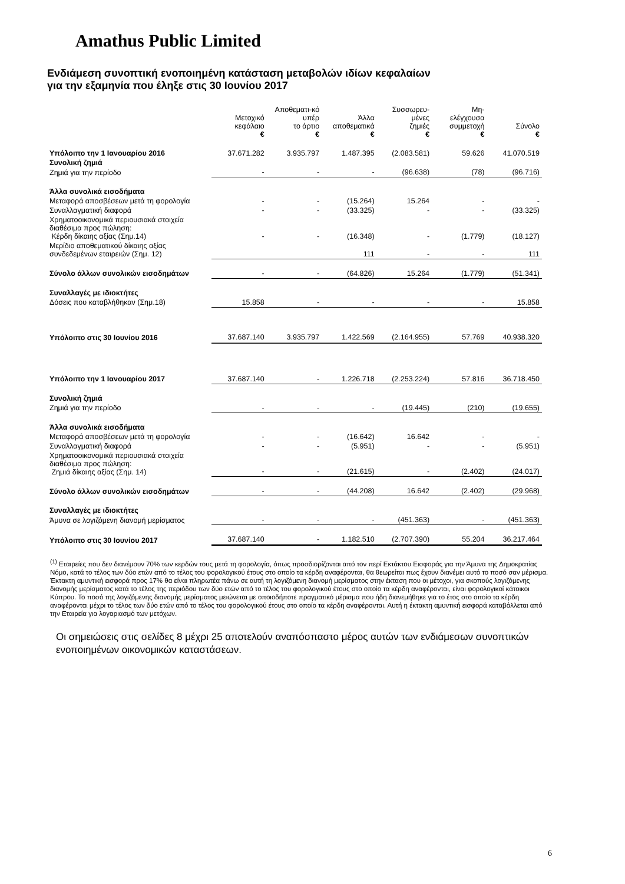Amathus Public Limited
Ενδιάμεση συνοπτική ενοποιημένη κατάσταση μεταβολών ιδίων κεφαλαίων
για την εξαμηνία που έληξε στις 30 Ιουνίου 2017
| | Μετοχικό κεφάλαιο € | Αποθεματι-κό υπέρ το άρτιο € | Άλλα αποθεματικά € | Συσσωρευ- μένες ζημιές € | Μη- ελέγχουσα συμμετοχή € | Σύνολο € |
| --- | --- | --- | --- | --- | --- | --- |
| Υπόλοιπο την 1 Ιανουαρίου 2016 | 37.671.282 | 3.935.797 | 1.487.395 | (2.083.581) | 59.626 | 41.070.519 |
| Συνολική ζημιά | | | | | | |
| Ζημιά για την περίοδο | - | - | - | (96.638) | (78) | (96.716) |
| Άλλα συνολικά εισοδήματα | | | | | | |
| Μεταφορά αποσβέσεων μετά τη φορολογία | - | - | (15.264) | 15.264 | - | - |
| Συναλλαγματική διαφορά | - | - | (33.325) | - | - | (33.325) |
| Χρηματοοικονομικά περιουσιακά στοιχεία διαθέσιμα προς πώληση: Κέρδη δίκαιης αξίας (Σημ.14) | - | - | (16.348) | - | (1.779) | (18.127) |
| Μερίδιο αποθεματικού δίκαιης αξίας συνδεδεμένων εταιρειών (Σημ. 12) | | | 111 | - | - | 111 |
| Σύνολο άλλων συνολικών εισοδημάτων | - | - | (64.826) | 15.264 | (1.779) | (51.341) |
| Συναλλαγές με ιδιοκτήτες | | | | | | |
| Δόσεις που καταβλήθηκαν (Σημ.18) | 15.858 | - | - | - | - | 15.858 |
| Υπόλοιπο στις 30 Ιουνίου 2016 | 37.687.140 | 3.935.797 | 1.422.569 | (2.164.955) | 57.769 | 40.938.320 |
| Υπόλοιπο την 1 Ιανουαρίου 2017 | 37.687.140 | - | 1.226.718 | (2.253.224) | 57.816 | 36.718.450 |
| Συνολική ζημιά | | | | | | |
| Ζημιά για την περίοδο | - | - | - | (19.445) | (210) | (19.655) |
| Άλλα συνολικά εισοδήματα | | | | | | |
| Μεταφορά αποσβέσεων μετά τη φορολογία | - | - | (16.642) | 16.642 | - | - |
| Συναλλαγματική διαφορά | - | - | (5.951) | - | - | (5.951) |
| Χρηματοοικονομικά περιουσιακά στοιχεία διαθέσιμα προς πώληση: Ζημιά δίκαιης αξίας (Σημ. 14) | - | - | (21.615) | - | (2.402) | (24.017) |
| Σύνολο άλλων συνολικών εισοδημάτων | - | - | (44.208) | 16.642 | (2.402) | (29.968) |
| Συναλλαγές με ιδιοκτήτες | | | | | | |
| Άμυνα σε λογιζόμενη διανομή μερίσματος | - | - | - | (451.363) | - | (451.363) |
| Υπόλοιπο στις 30 Ιουνίου 2017 | 37.687.140 | - | 1.182.510 | (2.707.390) | 55.204 | 36.217.464 |
<sup>(1)</sup> Εταιρείες που δεν διανέμουν 70% των κερδών τους μετά τη φορολογία, όπως προσδιορίζονται από τον περί Εκτάκτου Εισφοράς για την Άμυνα της Δημοκρατίας Νόμο, κατά το τέλος των δύο ετών από το τέλος του φορολογικού έτους στο οποίο τα κέρδη αναφέρονται, θα θεωρείται πως έχουν διανέμει αυτό το ποσό σαν μέρισμα. Έκτακτη αμυντική εισφορά προς 17% θα είναι πληρωτέα πάνω σε αυτή τη λογιζόμενη διανομή μερίσματος στην έκταση που οι μέτοχοι, για σκοπούς λογιζόμενης διανομής μερίσματος κατά το τέλος της περιόδου των δύο ετών από το τέλος του φορολογικού έτους στο οποίο τα κέρδη αναφέρονται, είναι φορολογικοί κάτοικοι Κύπρου. Το ποσό της λογιζόμενης διανομής μερίσματος μειώνεται με οποιοδήποτε πραγματικό μέρισμα που ήδη διανεμήθηκε για το έτος στο οποίο τα κέρδη αναφέρονται μέχρι το τέλος των δύο ετών από το τέλος του φορολογικού έτους στο οποίο τα κέρδη αναφέρονται. Αυτή η έκτακτη αμυντική εισφορά καταβάλλεται από την Εταιρεία για λογαριασμό των μετόχων.
Οι σημειώσεις στις σελίδες 8 μέχρι 25 αποτελούν αναπόσπαστο μέρος αυτών των ενδιάμεσων συνοπτικών ενοποιημένων οικονομικών καταστάσεων.
6